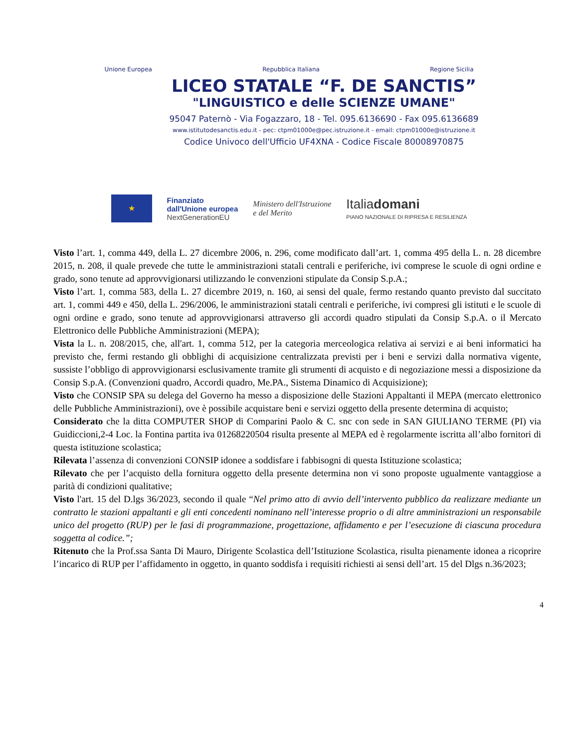Unione Europea Repubblica Italiana Regione Sicilia
LICEO STATALE “F. DE SANCTIS”
"LINGUISTICO e delle SCIENZE UMANE"
95047 Paternò - Via Fogazzaro, 18 - Tel. 095.6136690 - Fax 095.6136689
www.istitutodesanctis.edu.it - pec: ctpm01000e@pec.istruzione.it - email: ctpm01000e@istruzione.it
Codice Univoco dell'Ufficio UF4XNA - Codice Fiscale 80008970875
★
Finanziato
dall'Unione europea
NextGenerationEU
Ministero dell'Istruzione
e del Merito
Italiadomani
PIANO NAZIONALE DI RIPRESA E RESILIENZA
Visto l’art. 1, comma 449, della L. 27 dicembre 2006, n. 296, come modificato dall’art. 1, comma 495 della L. n. 28 dicembre 2015, n. 208, il quale prevede che tutte le amministrazioni statali centrali e periferiche, ivi comprese le scuole di ogni ordine e grado, sono tenute ad approvvigionarsi utilizzando le convenzioni stipulate da Consip S.p.A.;
Visto l’art. 1, comma 583, della L. 27 dicembre 2019, n. 160, ai sensi del quale, fermo restando quanto previsto dal succitato art. 1, commi 449 e 450, della L. 296/2006, le amministrazioni statali centrali e periferiche, ivi compresi gli istituti e le scuole di ogni ordine e grado, sono tenute ad approvvigionarsi attraverso gli accordi quadro stipulati da Consip S.p.A. o il Mercato Elettronico delle Pubbliche Amministrazioni (MEPA);
Vista la L. n. 208/2015, che, all'art. 1, comma 512, per la categoria merceologica relativa ai servizi e ai beni informatici ha previsto che, fermi restando gli obblighi di acquisizione centralizzata previsti per i beni e servizi dalla normativa vigente, sussiste l’obbligo di approvvigionarsi esclusivamente tramite gli strumenti di acquisto e di negoziazione messi a disposizione da Consip S.p.A. (Convenzioni quadro, Accordi quadro, Me.PA., Sistema Dinamico di Acquisizione);
Visto che CONSIP SPA su delega del Governo ha messo a disposizione delle Stazioni Appaltanti il MEPA (mercato elettronico delle Pubbliche Amministrazioni), ove è possibile acquistare beni e servizi oggetto della presente determina di acquisto;
Considerato che la ditta COMPUTER SHOP di Comparini Paolo & C. snc con sede in SAN GIULIANO TERME (PI) via Guidiccioni,2-4 Loc. la Fontina partita iva 01268220504 risulta presente al MEPA ed è regolarmente iscritta all’albo fornitori di questa istituzione scolastica;
Rilevata l’assenza di convenzioni CONSIP idonee a soddisfare i fabbisogni di questa Istituzione scolastica;
Rilevato che per l’acquisto della fornitura oggetto della presente determina non vi sono proposte ugualmente vantaggiose a parità di condizioni qualitative;
Visto l'art. 15 del D.lgs 36/2023, secondo il quale “Nel primo atto di avvio dell’intervento pubblico da realizzare mediante un contratto le stazioni appaltanti e gli enti concedenti nominano nell’interesse proprio o di altre amministrazioni un responsabile unico del progetto (RUP) per le fasi di programmazione, progettazione, affidamento e per l’esecuzione di ciascuna procedura soggetta al codice.”;
Ritenuto che la Prof.ssa Santa Di Mauro, Dirigente Scolastica dell’Istituzione Scolastica, risulta pienamente idonea a ricoprire l’incarico di RUP per l’affidamento in oggetto, in quanto soddisfa i requisiti richiesti ai sensi dell’art. 15 del Dlgs n.36/2023;
4